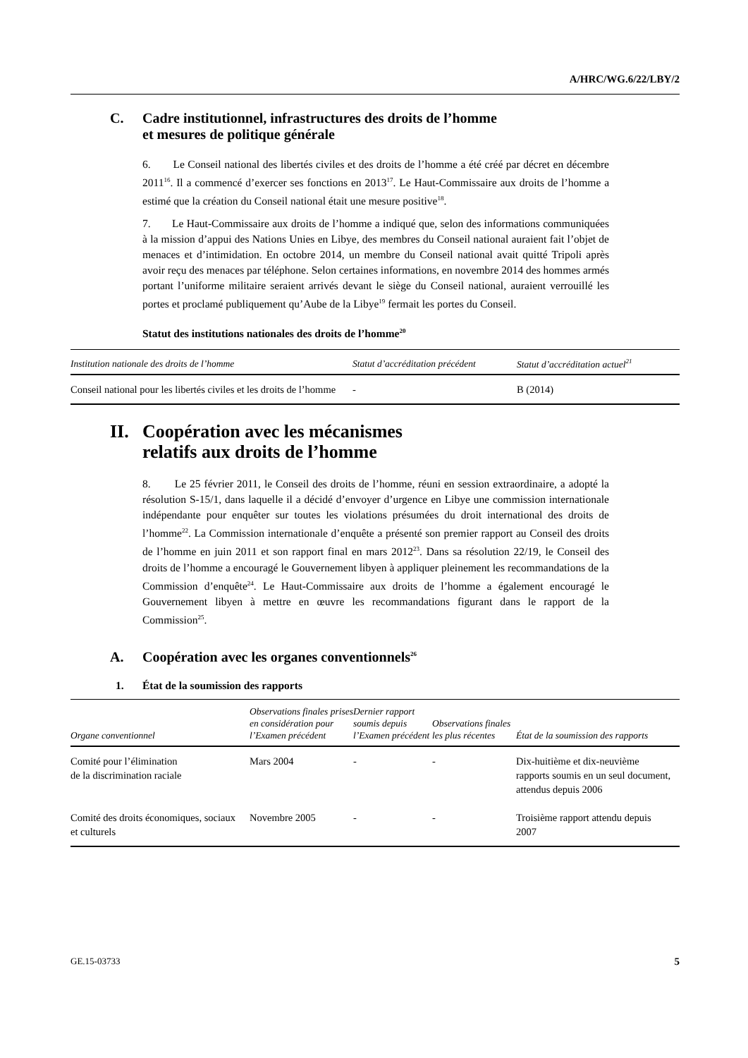A/HRC/WG.6/22/LBY/2
C. Cadre institutionnel, infrastructures des droits de l’homme
et mesures de politique générale
6. Le Conseil national des libertés civiles et des droits de l’homme a été créé par décret en décembre 2011<sup>16</sup>. Il a commencé d’exercer ses fonctions en 2013<sup>17</sup>. Le Haut-Commissaire aux droits de l’homme a estimé que la création du Conseil national était une mesure positive<sup>18</sup>.
7. Le Haut-Commissaire aux droits de l’homme a indiqué que, selon des informations communiquées à la mission d’appui des Nations Unies en Libye, des membres du Conseil national auraient fait l’objet de menaces et d’intimidation. En octobre 2014, un membre du Conseil national avait quitté Tripoli après avoir reçu des menaces par téléphone. Selon certaines informations, en novembre 2014 des hommes armés portant l’uniforme militaire seraient arrivés devant le siège du Conseil national, auraient verrouillé les portes et proclamé publiquement qu’Aube de la Libye<sup>19</sup> fermait les portes du Conseil.
Statut des institutions nationales des droits de l’homme<sup>20</sup>
| Institution nationale des droits de l’homme | Statut d’accréditation précédent | Statut d’accréditation actuel<sup>21</sup> |
| --- | --- | --- |
| Conseil national pour les libertés civiles et les droits de l’homme | - | B (2014) |
II.
Coopération avec les mécanismes
relatifs aux droits de l’homme
8. Le 25 février 2011, le Conseil des droits de l’homme, réuni en session extraordinaire, a adopté la résolution S-15/1, dans laquelle il a décidé d’envoyer d’urgence en Libye une commission internationale indépendante pour enquêter sur toutes les violations présumées du droit international des droits de l’homme<sup>22</sup>. La Commission internationale d’enquête a présenté son premier rapport au Conseil des droits de l’homme en juin 2011 et son rapport final en mars 2012<sup>23</sup>. Dans sa résolution 22/19, le Conseil des droits de l’homme a encouragé le Gouvernement libyen à appliquer pleinement les recommandations de la Commission d’enquête<sup>24</sup>. Le Haut-Commissaire aux droits de l’homme a également encouragé le Gouvernement libyen à mettre en œuvre les recommandations figurant dans le rapport de la Commission<sup>25</sup>.
A. Coopération avec les organes conventionnels<sup>26</sup>
1. État de la soumission des rapports
| Organe conventionnel | Observations finales prises en considération pour l’Examen précédent | Dernier rapport soumis depuis l’Examen précédent | Observations finales les plus récentes | État de la soumission des rapports |
| --- | --- | --- | --- | --- |
| Comité pour l’élimination de la discrimination raciale | Mars 2004 | - | - | Dix-huitième et dix-neuvième rapports soumis en un seul document, attendus depuis 2006 |
| Comité des droits économiques, sociaux et culturels | Novembre 2005 | - | - | Troisième rapport attendu depuis 2007 |
GE.15-03733 5